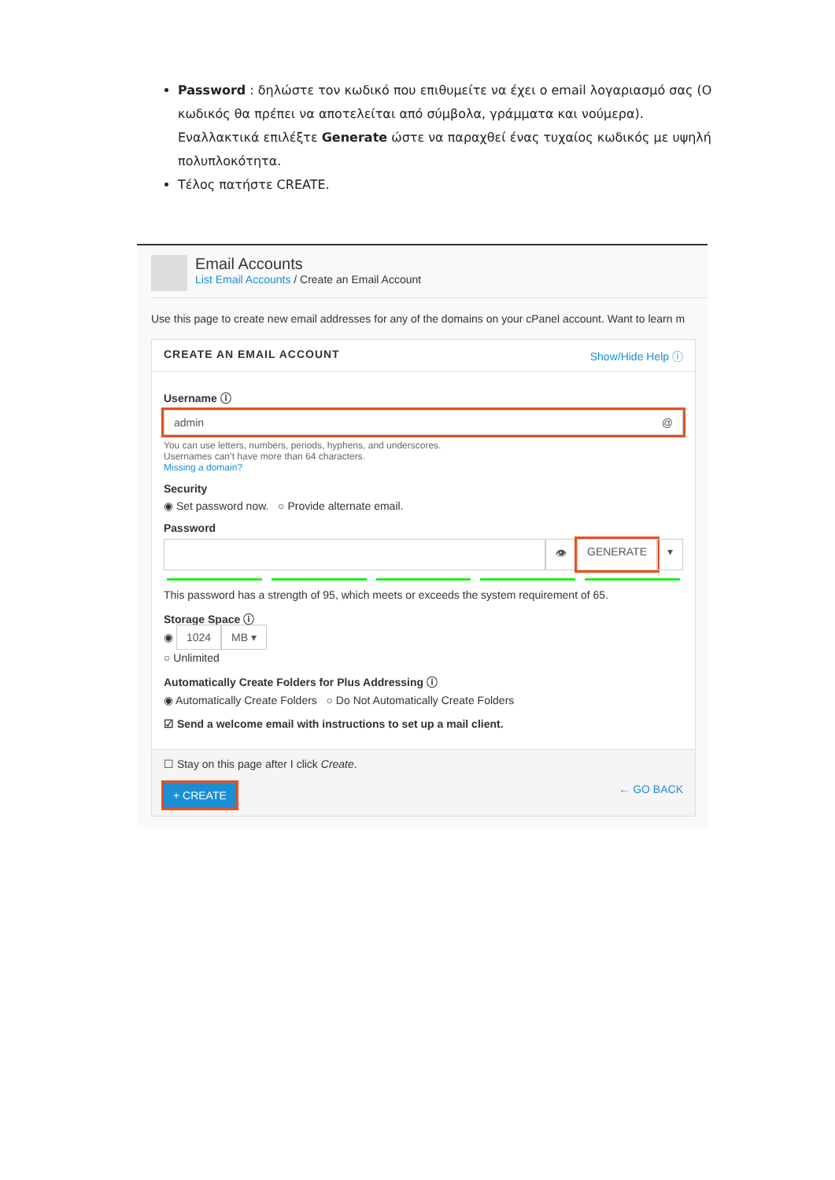Password : δηλώστε τον κωδικό που επιθυμείτε να έχει ο email λογαριασμό σας (Ο κωδικός θα πρέπει να αποτελείται από σύμβολα, γράμματα και νούμερα). Εναλλακτικά επιλέξτε Generate ώστε να παραχθεί ένας τυχαίος κωδικός με υψηλή πολυπλοκότητα.
Τέλος πατήστε CREATE.
Email Accounts
List Email Accounts / Create an Email Account
Use this page to create new email addresses for any of the domains on your cPanel account. Want to learn m
CREATE AN EMAIL ACCOUNT Show/Hide Help ⓘ
Username ⓘ
admin @
You can use letters, numbers, periods, hyphens, and underscores.
Usernames can’t have more than 64 characters.
Missing a domain?
Security
◉ Set password now. ○ Provide alternate email.
Password
👁 GENERATE ▾
This password has a strength of 95, which meets or exceeds the system requirement of 65.
Storage Space ⓘ
◉ 1024 MB ▾
○ Unlimited
Automatically Create Folders for Plus Addressing ⓘ
◉ Automatically Create Folders ○ Do Not Automatically Create Folders
☑ Send a welcome email with instructions to set up a mail client.
☐ Stay on this page after I click Create.
+ CREATE ← GO BACK